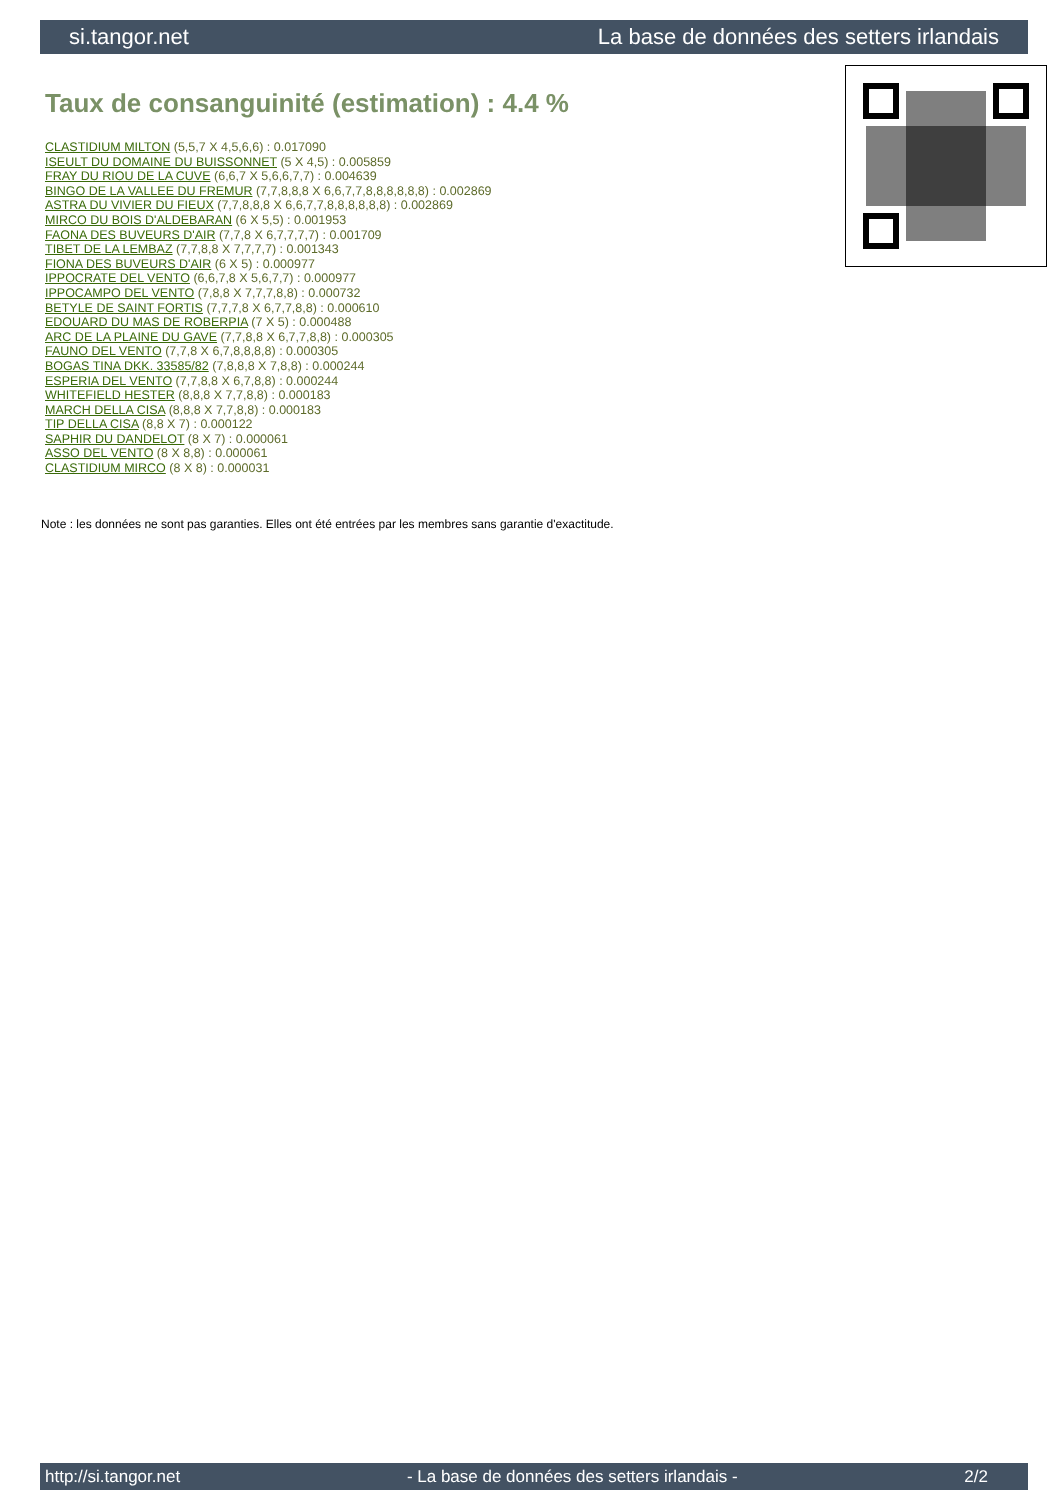si.tangor.net La base de données des setters irlandais
Taux de consanguinité (estimation) : 4.4 %
CLASTIDIUM MILTON (5,5,7 X 4,5,6,6) : 0.017090
ISEULT DU DOMAINE DU BUISSONNET (5 X 4,5) : 0.005859
FRAY DU RIOU DE LA CUVE (6,6,7 X 5,6,6,7,7) : 0.004639
BINGO DE LA VALLEE DU FREMUR (7,7,8,8,8 X 6,6,7,7,8,8,8,8,8,8) : 0.002869
ASTRA DU VIVIER DU FIEUX (7,7,8,8,8 X 6,6,7,7,8,8,8,8,8,8) : 0.002869
MIRCO DU BOIS D'ALDEBARAN (6 X 5,5) : 0.001953
FAONA DES BUVEURS D'AIR (7,7,8 X 6,7,7,7,7) : 0.001709
TIBET DE LA LEMBAZ (7,7,8,8 X 7,7,7,7) : 0.001343
FIONA DES BUVEURS D'AIR (6 X 5) : 0.000977
IPPOCRATE DEL VENTO (6,6,7,8 X 5,6,7,7) : 0.000977
IPPOCAMPO DEL VENTO (7,8,8 X 7,7,7,8,8) : 0.000732
BETYLE DE SAINT FORTIS (7,7,7,8 X 6,7,7,8,8) : 0.000610
EDOUARD DU MAS DE ROBERPIA (7 X 5) : 0.000488
ARC DE LA PLAINE DU GAVE (7,7,8,8 X 6,7,7,8,8) : 0.000305
FAUNO DEL VENTO (7,7,8 X 6,7,8,8,8,8) : 0.000305
BOGAS TINA DKK. 33585/82 (7,8,8,8 X 7,8,8) : 0.000244
ESPERIA DEL VENTO (7,7,8,8 X 6,7,8,8) : 0.000244
WHITEFIELD HESTER (8,8,8 X 7,7,8,8) : 0.000183
MARCH DELLA CISA (8,8,8 X 7,7,8,8) : 0.000183
TIP DELLA CISA (8,8 X 7) : 0.000122
SAPHIR DU DANDELOT (8 X 7) : 0.000061
ASSO DEL VENTO (8 X 8,8) : 0.000061
CLASTIDIUM MIRCO (8 X 8) : 0.000031
Note : les données ne sont pas garanties. Elles ont été entrées par les membres sans garantie d'exactitude.
http://si.tangor.net - La base de données des setters irlandais - 2/2